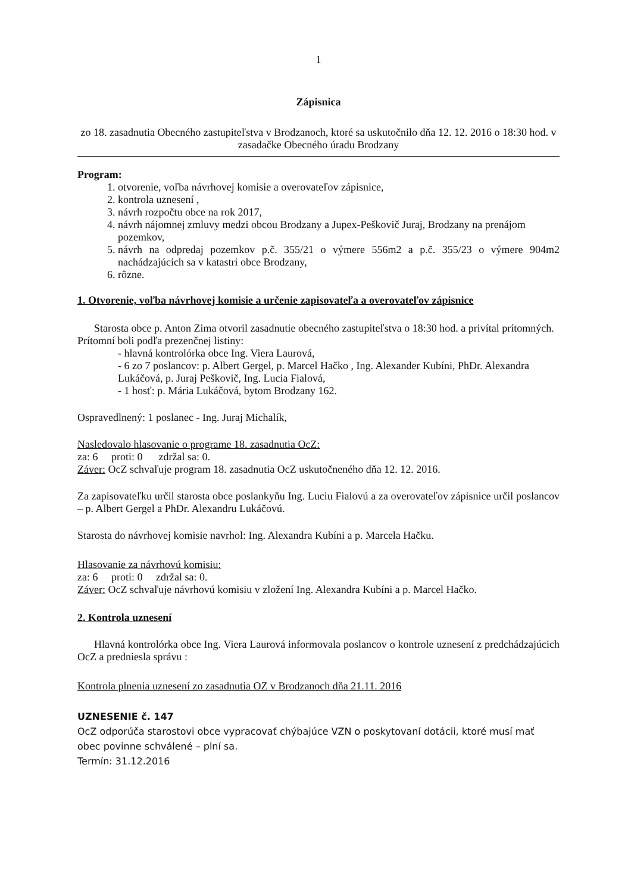1
Zápisnica
zo 18. zasadnutia Obecného zastupiteľstva v Brodzanoch, ktoré sa uskutočnilo dňa 12. 12. 2016 o 18:30 hod. v zasadačke Obecného úradu Brodzany
Program:
1. otvorenie, voľba návrhovej komisie a overovateľov zápisnice,
2. kontrola uznesení ,
3. návrh rozpočtu obce na rok 2017,
4. návrh nájomnej zmluvy medzi obcou Brodzany a Jupex-Peškovič Juraj, Brodzany na prenájom pozemkov,
5. návrh na odpredaj pozemkov p.č. 355/21 o výmere 556m2 a p.č. 355/23 o výmere 904m2 nachádzajúcich sa v katastri obce Brodzany,
6. rôzne.
1. Otvorenie, voľba návrhovej komisie a určenie zapisovateľa a overovateľov zápisnice
Starosta obce p. Anton Zima otvoril zasadnutie obecného zastupiteľstva o 18:30 hod. a privítal prítomných.
Prítomní boli podľa prezenčnej listiny:
- hlavná kontrolórka obce Ing. Viera Laurová,
- 6 zo 7 poslancov: p. Albert Gergel, p. Marcel Hačko , Ing. Alexander Kubíni, PhDr. Alexandra Lukáčová, p. Juraj Peškovič, Ing. Lucia Fialová,
- 1 hosť: p. Mária Lukáčová, bytom Brodzany 162.
Ospravedlnený: 1 poslanec - Ing. Juraj Michalík,
Nasledovalo hlasovanie o programe 18. zasadnutia OcZ:
za: 6 proti: 0 zdržal sa: 0.
Záver: OcZ schvaľuje program 18. zasadnutia OcZ uskutočneného dňa 12. 12. 2016.
Za zapisovateľku určil starosta obce poslankyňu Ing. Luciu Fialovú a za overovateľov zápisnice určil poslancov – p. Albert Gergel a PhDr. Alexandru Lukáčovú.
Starosta do návrhovej komisie navrhol: Ing. Alexandra Kubíni a p. Marcela Hačku.
Hlasovanie za návrhovú komisiu:
za: 6 proti: 0 zdržal sa: 0.
Záver: OcZ schvaľuje návrhovú komisiu v zložení Ing. Alexandra Kubíni a p. Marcel Hačko.
2. Kontrola uznesení
Hlavná kontrolórka obce Ing. Viera Laurová informovala poslancov o kontrole uznesení z predchádzajúcich OcZ a predniesla správu :
Kontrola plnenia uznesení zo zasadnutia OZ v Brodzanoch dňa 21.11. 2016
UZNESENIE č. 147
OcZ odporúča starostovi obce vypracovať chýbajúce VZN o poskytovaní dotácii, ktoré musí mať obec povinne schválené – plní sa.
Termín: 31.12.2016